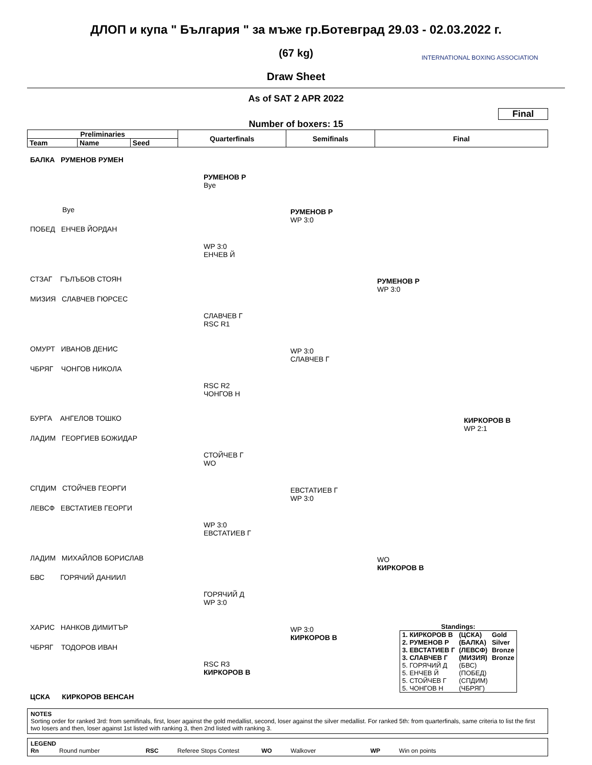ДЛОП и купа " България " за мъже гр.Ботевград 29.03 - 02.03.2022 г.
(67 kg)
Draw Sheet
INTERNATIONAL BOXING ASSOCIATION
As of SAT 2 APR 2022
Final
Number of boxers: 15
| Preliminaries | | | Quarterfinals | Semifinals | Final |
| Team | Name | Seed | | | |
БАЛКА РУМЕНОВ РУМЕН
Bye
ПОБЕД ЕНЧЕВ ЙОРДАН
СТЗАГ ГЪЛЪБОВ СТОЯН
МИЗИЯ СЛАВЧЕВ ГЮРСЕС
ОМУРТ ИВАНОВ ДЕНИС
ЧБРЯГ ЧОНГОВ НИКОЛА
БУРГА АНГЕЛОВ ТОШКО
ЛАДИМ ГЕОРГИЕВ БОЖИДАР
СПДИМ СТОЙЧЕВ ГЕОРГИ
ЛЕВСФ ЕВСТАТИЕВ ГЕОРГИ
ЛАДИМ МИХАЙЛОВ БОРИСЛАВ
БВС ГОРЯЧИЙ ДАНИИЛ
ХАРИС НАНКОВ ДИМИТЪР
ЧБРЯГ ТОДОРОВ ИВАН
ЦСКА КИРКОРОВ ВЕНСАН
РУМЕНОВ Р
Bye
WP 3:0
ЕНЧЕВ Й
СЛАВЧЕВ Г
RSC R1
RSC R2
ЧОНГОВ Н
СТОЙЧЕВ Г
WO
WP 3:0
ЕВСТАТИЕВ Г
ГОРЯЧИЙ Д
WP 3:0
RSC R3
КИРКОРОВ В
РУМЕНОВ Р
WP 3:0
WP 3:0
СЛАВЧЕВ Г
ЕВСТАТИЕВ Г
WP 3:0
WP 3:0
КИРКОРОВ В
РУМЕНОВ Р
WP 3:0
WO
КИРКОРОВ В
КИРКОРОВ В
WP 2:1
Standings:
| 1. КИРКОРОВ В | (ЦСКА) | Gold |
| 2. РУМЕНОВ Р | (БАЛКА) | Silver |
| 3. ЕВСТАТИЕВ Г | (ЛЕВСФ) | Bronze |
| 3. СЛАВЧЕВ Г | (МИЗИЯ) | Bronze |
| 5. ГОРЯЧИЙ Д | (БВС) | |
| 5. ЕНЧЕВ Й | (ПОБЕД) | |
| 5. СТОЙЧЕВ Г | (СПДИМ) | |
| 5. ЧОНГОВ Н | (ЧБРЯГ) | |
NOTES
Sorting order for ranked 3rd: from semifinals, first, loser against the gold medallist, second, loser against the silver medallist. For ranked 5th: from quarterfinals, same criteria to list the first two losers and then, loser against 1st listed with ranking 3, then 2nd listed with ranking 3.
LEGEND
Rn Round number RSC Referee Stops Contest WO Walkover WP Win on points